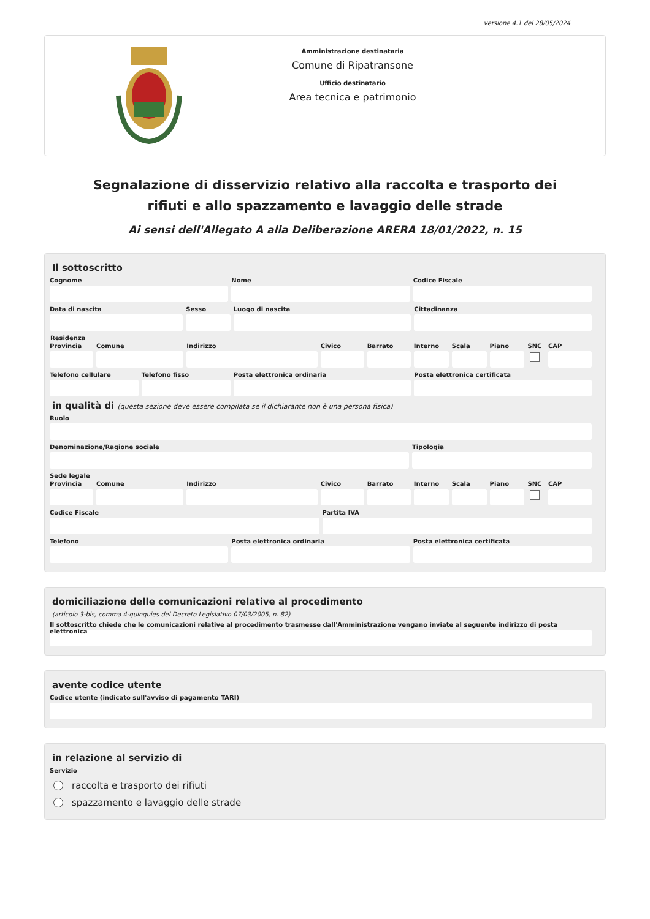versione 4.1 del 28/05/2024
Amministrazione destinataria
Comune di Ripatransone
Ufficio destinatario
Area tecnica e patrimonio
Segnalazione di disservizio relativo alla raccolta e trasporto dei rifiuti e allo spazzamento e lavaggio delle strade
Ai sensi dell'Allegato A alla Deliberazione ARERA 18/01/2022, n. 15
Il sottoscritto
Cognome Nome Codice Fiscale
Data di nascita Sesso Luogo di nascita Cittadinanza
Residenza
Provincia Comune Indirizzo Civico Barrato Interno Scala Piano SNC CAP
Telefono cellulare Telefono fisso Posta elettronica ordinaria Posta elettronica certificata
in qualità di (questa sezione deve essere compilata se il dichiarante non è una persona fisica)
Ruolo
Denominazione/Ragione sociale Tipologia
Sede legale
Provincia Comune Indirizzo Civico Barrato Interno Scala Piano SNC CAP
Codice Fiscale Partita IVA
Telefono Posta elettronica ordinaria Posta elettronica certificata
domiciliazione delle comunicazioni relative al procedimento
(articolo 3-bis, comma 4-quinquies del Decreto Legislativo 07/03/2005, n. 82)
Il sottoscritto chiede che le comunicazioni relative al procedimento trasmesse dall'Amministrazione vengano inviate al seguente indirizzo di posta elettronica
avente codice utente
Codice utente (indicato sull'avviso di pagamento TARI)
in relazione al servizio di
Servizio
raccolta e trasporto dei rifiuti
spazzamento e lavaggio delle strade